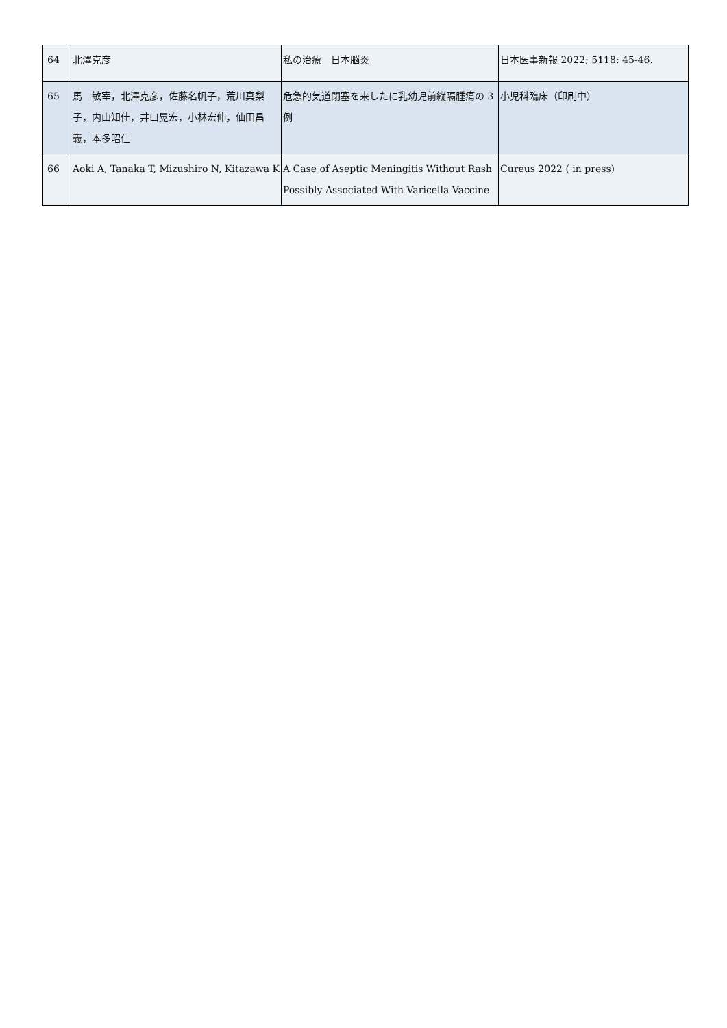| 64 | 北澤克彦 | 私の治療 日本脳炎 | 日本医事新報 2022; 5118: 45-46. |
| 65 | 馬 敏宰，北澤克彦，佐藤名帆子，荒川真梨子，内山知佳，井口晃宏，小林宏伸，仙田昌義，本多昭仁 | 危急的気道閉塞を来したに乳幼児前縦隔腫瘍の 3 例 | 小児科臨床（印刷中） |
| 66 | Aoki A, Tanaka T, Mizushiro N, Kitazawa K | A Case of Aseptic Meningitis Without Rash Possibly Associated With Varicella Vaccine | Cureus 2022 ( in press) |